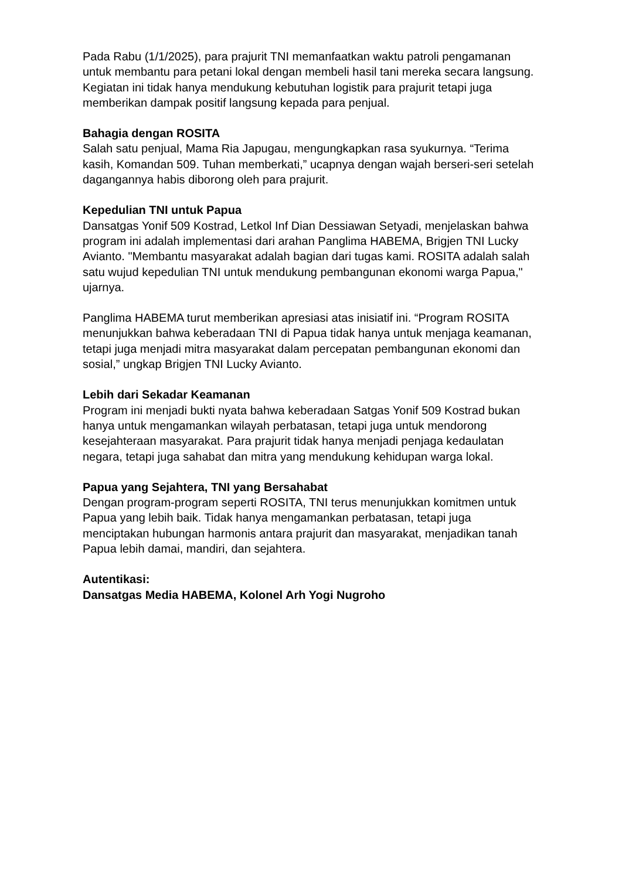Pada Rabu (1/1/2025), para prajurit TNI memanfaatkan waktu patroli pengamanan untuk membantu para petani lokal dengan membeli hasil tani mereka secara langsung. Kegiatan ini tidak hanya mendukung kebutuhan logistik para prajurit tetapi juga memberikan dampak positif langsung kepada para penjual.
Bahagia dengan ROSITA
Salah satu penjual, Mama Ria Japugau, mengungkapkan rasa syukurnya. “Terima kasih, Komandan 509. Tuhan memberkati,” ucapnya dengan wajah berseri-seri setelah dagangannya habis diborong oleh para prajurit.
Kepedulian TNI untuk Papua
Dansatgas Yonif 509 Kostrad, Letkol Inf Dian Dessiawan Setyadi, menjelaskan bahwa program ini adalah implementasi dari arahan Panglima HABEMA, Brigjen TNI Lucky Avianto. "Membantu masyarakat adalah bagian dari tugas kami. ROSITA adalah salah satu wujud kepedulian TNI untuk mendukung pembangunan ekonomi warga Papua," ujarnya.
Panglima HABEMA turut memberikan apresiasi atas inisiatif ini. “Program ROSITA menunjukkan bahwa keberadaan TNI di Papua tidak hanya untuk menjaga keamanan, tetapi juga menjadi mitra masyarakat dalam percepatan pembangunan ekonomi dan sosial,” ungkap Brigjen TNI Lucky Avianto.
Lebih dari Sekadar Keamanan
Program ini menjadi bukti nyata bahwa keberadaan Satgas Yonif 509 Kostrad bukan hanya untuk mengamankan wilayah perbatasan, tetapi juga untuk mendorong kesejahteraan masyarakat. Para prajurit tidak hanya menjadi penjaga kedaulatan negara, tetapi juga sahabat dan mitra yang mendukung kehidupan warga lokal.
Papua yang Sejahtera, TNI yang Bersahabat
Dengan program-program seperti ROSITA, TNI terus menunjukkan komitmen untuk Papua yang lebih baik. Tidak hanya mengamankan perbatasan, tetapi juga menciptakan hubungan harmonis antara prajurit dan masyarakat, menjadikan tanah Papua lebih damai, mandiri, dan sejahtera.
Autentikasi:
Dansatgas Media HABEMA, Kolonel Arh Yogi Nugroho